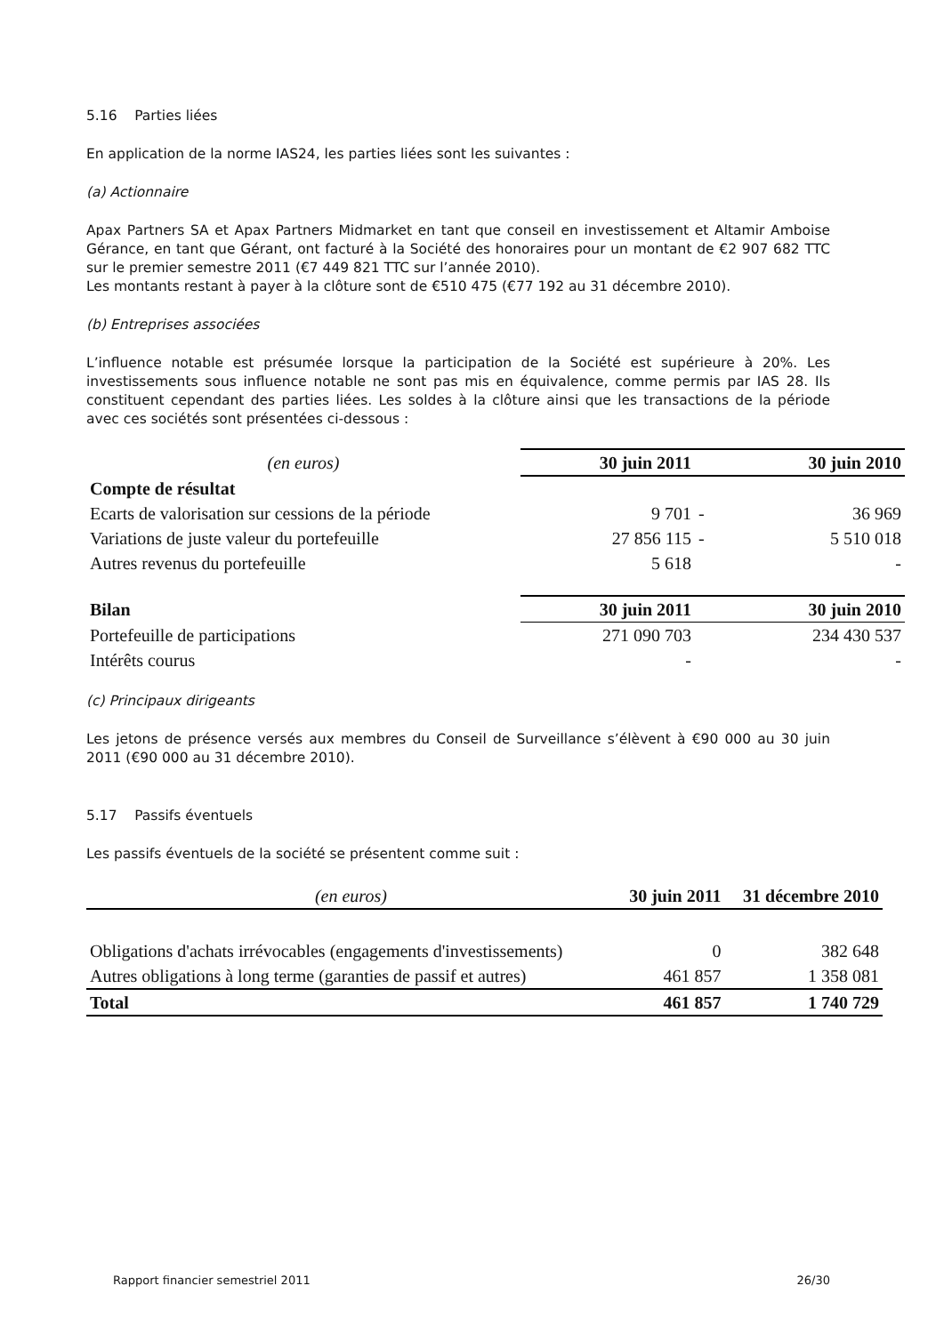5.16 Parties liées
En application de la norme IAS24, les parties liées sont les suivantes :
(a) Actionnaire
Apax Partners SA et Apax Partners Midmarket en tant que conseil en investissement et Altamir Amboise Gérance, en tant que Gérant, ont facturé à la Société des honoraires pour un montant de €2 907 682 TTC sur le premier semestre 2011 (€7 449 821 TTC sur l’année 2010).
Les montants restant à payer à la clôture sont de €510 475 (€77 192 au 31 décembre 2010).
(b) Entreprises associées
L’influence notable est présumée lorsque la participation de la Société est supérieure à 20%. Les investissements sous influence notable ne sont pas mis en équivalence, comme permis par IAS 28. Ils constituent cependant des parties liées. Les soldes à la clôture ainsi que les transactions de la période avec ces sociétés sont présentées ci-dessous :
| (en euros) | 30 juin 2011 | | 30 juin 2010 |
| Compte de résultat | | | |
| Ecarts de valorisation sur cessions de la période | 9 701 | - | 36 969 |
| Variations de juste valeur du portefeuille | 27 856 115 | - | 5 510 018 |
| Autres revenus du portefeuille | 5 618 | | - |
| Bilan | 30 juin 2011 | | 30 juin 2010 |
| Portefeuille de participations | 271 090 703 | | 234 430 537 |
| Intérêts courus | - | | - |
(c) Principaux dirigeants
Les jetons de présence versés aux membres du Conseil de Surveillance s’élèvent à €90 000 au 30 juin 2011 (€90 000 au 31 décembre 2010).
5.17 Passifs éventuels
Les passifs éventuels de la société se présentent comme suit :
| (en euros) | 30 juin 2011 | 31 décembre 2010 |
| Obligations d'achats irrévocables (engagements d'investissements) | 0 | 382 648 |
| Autres obligations à long terme (garanties de passif et autres) | 461 857 | 1 358 081 |
| Total | 461 857 | 1 740 729 |
Rapport financier semestriel 2011 26/30